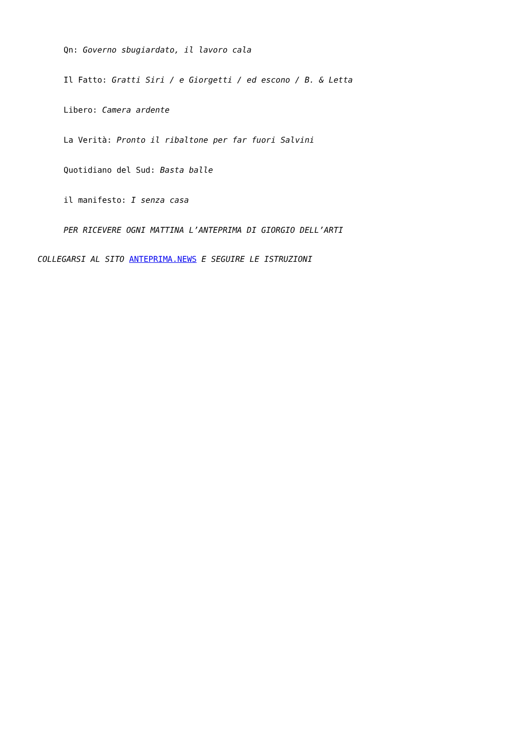Qn: Governo sbugiardato, il lavoro cala
Il Fatto: Gratti Siri / e Giorgetti / ed escono / B. & Letta
Libero: Camera ardente
La Verità: Pronto il ribaltone per far fuori Salvini
Quotidiano del Sud: Basta balle
il manifesto: I senza casa
PER RICEVERE OGNI MATTINA L’ANTEPRIMA DI GIORGIO DELL’ARTI
COLLEGARSI AL SITO ANTEPRIMA.NEWS E SEGUIRE LE ISTRUZIONI